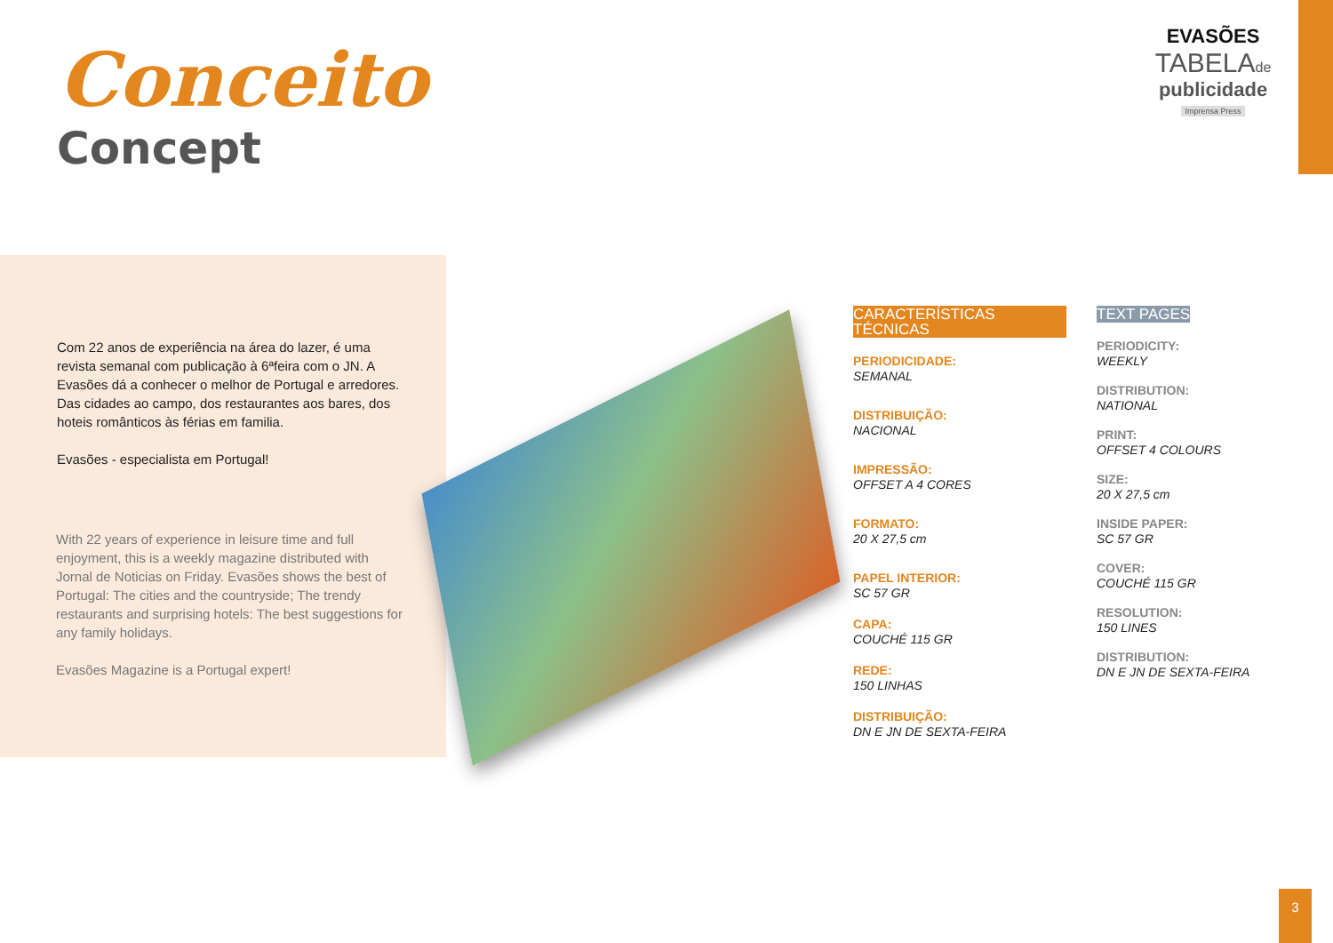EVASÕES
TABELAde
publicidade
Imprensa Press
Conceito
Concept
Com 22 anos de experiência na área do lazer, é uma revista semanal com publicação à 6ªfeira com o JN. A Evasões dá a conhecer o melhor de Portugal e arredores. Das cidades ao campo, dos restaurantes aos bares, dos hoteis românticos às férias em familia.
Evasões - especialista em Portugal!
With 22 years of experience in leisure time and full enjoyment, this is a weekly magazine distributed with Jornal de Noticias on Friday. Evasões shows the best of Portugal: The cities and the countryside; The trendy restaurants and surprising hotels: The best suggestions for any family holidays.
Evasões Magazine is a Portugal expert!
CARACTERÍSTICAS TÉCNICAS
PERIODICIDADE:
SEMANAL
DISTRIBUIÇÃO:
NACIONAL
IMPRESSÃO:
OFFSET A 4 CORES
FORMATO:
20 X 27,5 cm
PAPEL INTERIOR:
SC 57 GR
CAPA:
COUCHÉ 115 GR
REDE:
150 LINHAS
DISTRIBUIÇÃO:
DN E JN DE SEXTA-FEIRA
TEXT PAGES
PERIODICITY:
WEEKLY
DISTRIBUTION:
NATIONAL
PRINT:
OFFSET 4 COLOURS
SIZE:
20 X 27,5 cm
INSIDE PAPER:
SC 57 GR
COVER:
COUCHÉ 115 GR
RESOLUTION:
150 LINES
DISTRIBUTION:
DN E JN DE SEXTA-FEIRA
3